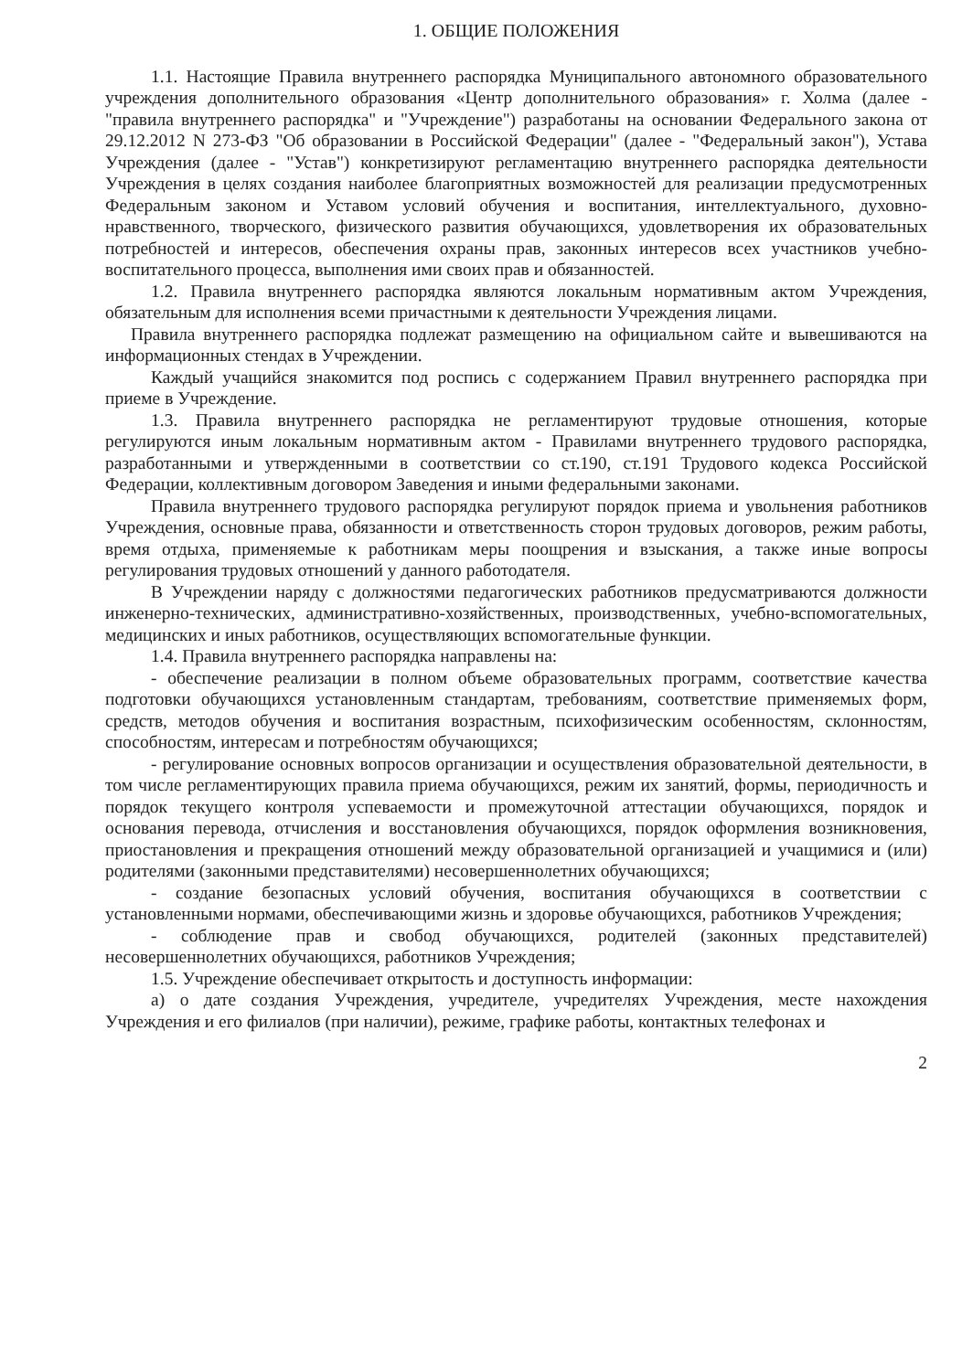1. ОБЩИЕ ПОЛОЖЕНИЯ
1.1. Настоящие Правила внутреннего распорядка Муниципального автономного образовательного учреждения дополнительного образования «Центр дополнительного образования» г. Холма (далее - "правила внутреннего распорядка" и "Учреждение") разработаны на основании Федерального закона от 29.12.2012 N 273-ФЗ "Об образовании в Российской Федерации" (далее - "Федеральный закон"), Устава Учреждения (далее - "Устав") конкретизируют регламентацию внутреннего распорядка деятельности Учреждения в целях создания наиболее благоприятных возможностей для реализации предусмотренных Федеральным законом и Уставом условий обучения и воспитания, интеллектуального, духовно-нравственного, творческого, физического развития обучающихся, удовлетворения их образовательных потребностей и интересов, обеспечения охраны прав, законных интересов всех участников учебно-воспитательного процесса, выполнения ими своих прав и обязанностей.
1.2. Правила внутреннего распорядка являются локальным нормативным актом Учреждения, обязательным для исполнения всеми причастными к деятельности Учреждения лицами.
Правила внутреннего распорядка подлежат размещению на официальном сайте и вывешиваются на информационных стендах в Учреждении.
Каждый учащийся знакомится под роспись с содержанием Правил внутреннего распорядка при приеме в Учреждение.
1.3. Правила внутреннего распорядка не регламентируют трудовые отношения, которые регулируются иным локальным нормативным актом - Правилами внутреннего трудового распорядка, разработанными и утвержденными в соответствии со ст.190, ст.191 Трудового кодекса Российской Федерации, коллективным договором Заведения и иными федеральными законами.
Правила внутреннего трудового распорядка регулируют порядок приема и увольнения работников Учреждения, основные права, обязанности и ответственность сторон трудовых договоров, режим работы, время отдыха, применяемые к работникам меры поощрения и взыскания, а также иные вопросы регулирования трудовых отношений у данного работодателя.
В Учреждении наряду с должностями педагогических работников предусматриваются должности инженерно-технических, административно-хозяйственных, производственных, учебно-вспомогательных, медицинских и иных работников, осуществляющих вспомогательные функции.
1.4. Правила внутреннего распорядка направлены на:
- обеспечение реализации в полном объеме образовательных программ, соответствие качества подготовки обучающихся установленным стандартам, требованиям, соответствие применяемых форм, средств, методов обучения и воспитания возрастным, психофизическим особенностям, склонностям, способностям, интересам и потребностям обучающихся;
- регулирование основных вопросов организации и осуществления образовательной деятельности, в том числе регламентирующих правила приема обучающихся, режим их занятий, формы, периодичность и порядок текущего контроля успеваемости и промежуточной аттестации обучающихся, порядок и основания перевода, отчисления и восстановления обучающихся, порядок оформления возникновения, приостановления и прекращения отношений между образовательной организацией и учащимися и (или) родителями (законными представителями) несовершеннолетних обучающихся;
- создание безопасных условий обучения, воспитания обучающихся в соответствии с установленными нормами, обеспечивающими жизнь и здоровье обучающихся, работников Учреждения;
- соблюдение прав и свобод обучающихся, родителей (законных представителей) несовершеннолетних обучающихся, работников Учреждения;
1.5. Учреждение обеспечивает открытость и доступность информации:
а) о дате создания Учреждения, учредителе, учредителях Учреждения, месте нахождения Учреждения и его филиалов (при наличии), режиме, графике работы, контактных телефонах и
2